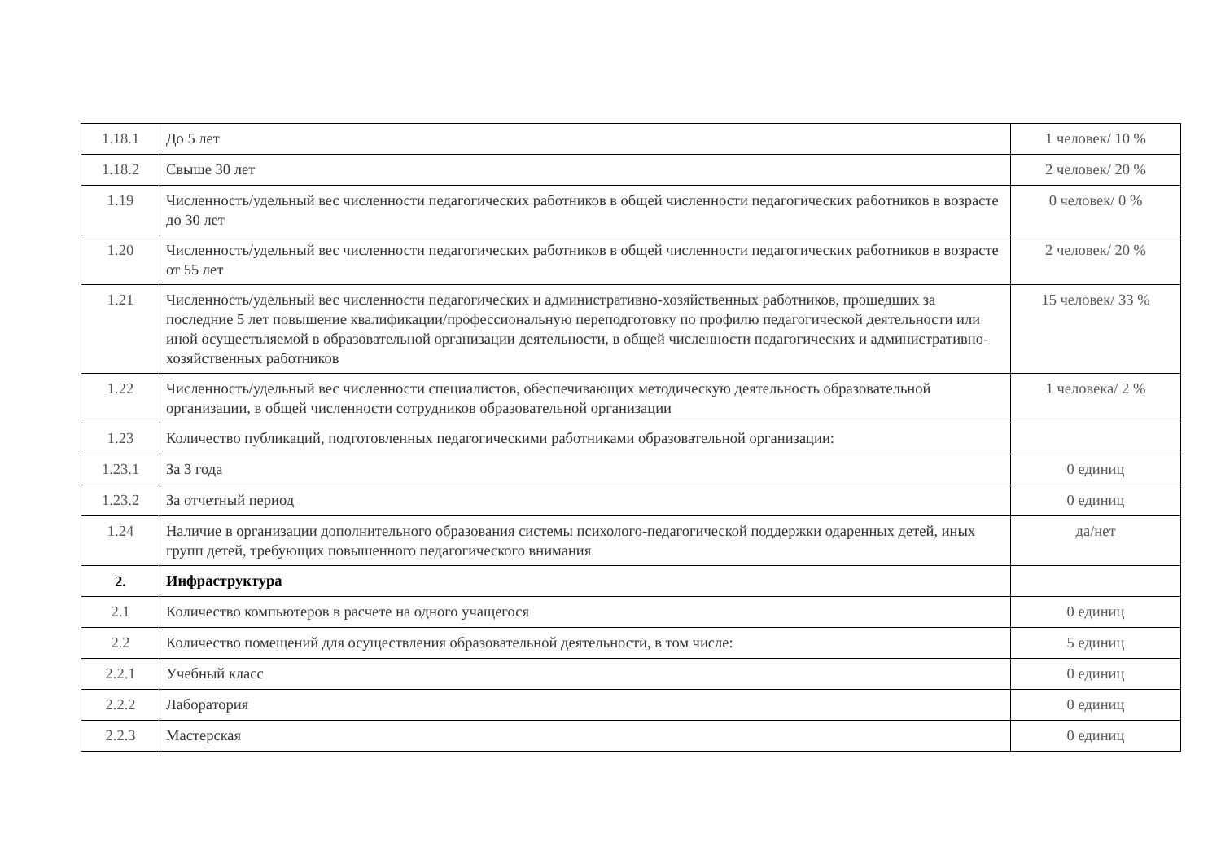| 1.18.1 | До 5 лет | 1 человек/ 10 % |
| 1.18.2 | Свыше 30 лет | 2 человек/ 20 % |
| 1.19 | Численность/удельный вес численности педагогических работников в общей численности педагогических работников в возрасте до 30 лет | 0 человек/ 0 % |
| 1.20 | Численность/удельный вес численности педагогических работников в общей численности педагогических работников в возрасте от 55 лет | 2 человек/ 20 % |
| 1.21 | Численность/удельный вес численности педагогических и административно-хозяйственных работников, прошедших за последние 5 лет повышение квалификации/профессиональную переподготовку по профилю педагогической деятельности или иной осуществляемой в образовательной организации деятельности, в общей численности педагогических и административно-хозяйственных работников | 15 человек/ 33 % |
| 1.22 | Численность/удельный вес численности специалистов, обеспечивающих методическую деятельность образовательной организации, в общей численности сотрудников образовательной организации | 1 человека/ 2 % |
| 1.23 | Количество публикаций, подготовленных педагогическими работниками образовательной организации: | |
| 1.23.1 | За 3 года | 0 единиц |
| 1.23.2 | За отчетный период | 0 единиц |
| 1.24 | Наличие в организации дополнительного образования системы психолого-педагогической поддержки одаренных детей, иных групп детей, требующих повышенного педагогического внимания | да/ нет |
| 2. | Инфраструктура | |
| 2.1 | Количество компьютеров в расчете на одного учащегося | 0 единиц |
| 2.2 | Количество помещений для осуществления образовательной деятельности, в том числе: | 5 единиц |
| 2.2.1 | Учебный класс | 0 единиц |
| 2.2.2 | Лаборатория | 0 единиц |
| 2.2.3 | Мастерская | 0 единиц |